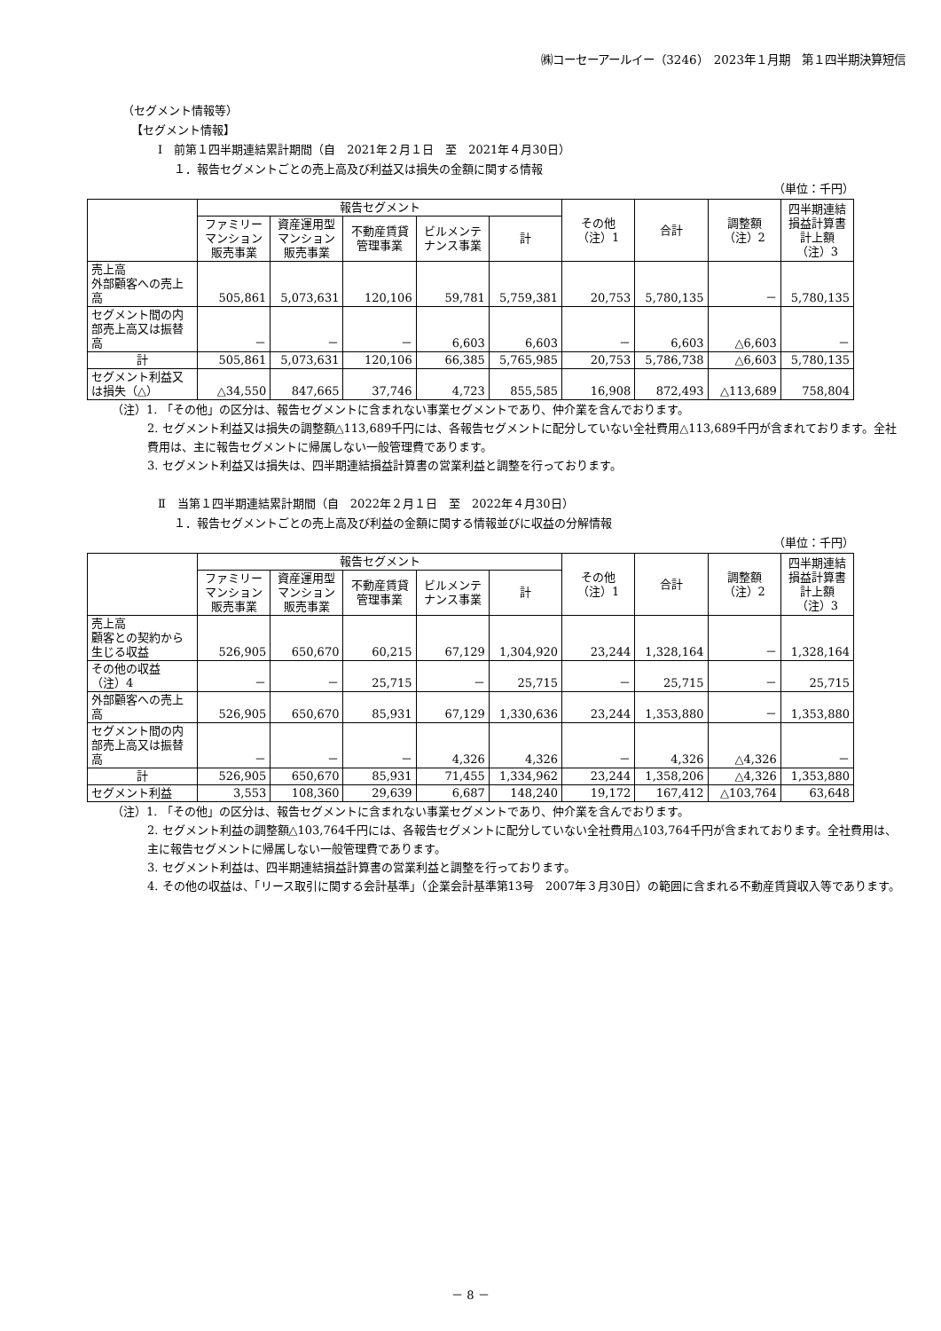㈱コーセーアールイー（3246）　2023年１月期　第１四半期決算短信
（セグメント情報等）
【セグメント情報】
Ⅰ　前第１四半期連結累計期間（自　2021年２月１日　至　2021年４月30日）
１．報告セグメントごとの売上高及び利益又は損失の金額に関する情報
（単位：千円）
| | 報告セグメント | | | | | その他 （注）1 | 合計 | 調整額 （注）2 | 四半期連結損益計算書計上額 （注）3 |
| --- | --- | --- | --- | --- | --- | --- | --- | --- | --- |
| | ファミリーマンション販売事業 | 資産運用型マンション販売事業 | 不動産賃貸管理事業 | ビルメンテナンス事業 | 計 | | | | |
| 売上高 外部顧客への売上高 | 505,861 | 5,073,631 | 120,106 | 59,781 | 5,759,381 | 20,753 | 5,780,135 | － | 5,780,135 |
| セグメント間の内部売上高又は振替高 | － | － | － | 6,603 | 6,603 | － | 6,603 | △6,603 | － |
| 計 | 505,861 | 5,073,631 | 120,106 | 66,385 | 5,765,985 | 20,753 | 5,786,738 | △6,603 | 5,780,135 |
| セグメント利益又は損失（△） | △34,550 | 847,665 | 37,746 | 4,723 | 855,585 | 16,908 | 872,493 | △113,689 | 758,804 |
（注）1. 「その他」の区分は、報告セグメントに含まれない事業セグメントであり、仲介業を含んでおります。
2. セグメント利益又は損失の調整額△113,689千円には、各報告セグメントに配分していない全社費用△113,689千円が含まれております。全社費用は、主に報告セグメントに帰属しない一般管理費であります。
3. セグメント利益又は損失は、四半期連結損益計算書の営業利益と調整を行っております。
Ⅱ　当第１四半期連結累計期間（自　2022年２月１日　至　2022年４月30日）
１．報告セグメントごとの売上高及び利益の金額に関する情報並びに収益の分解情報
（単位：千円）
| | 報告セグメント | | | | | その他 （注）1 | 合計 | 調整額 （注）2 | 四半期連結損益計算書計上額 （注）3 |
| --- | --- | --- | --- | --- | --- | --- | --- | --- | --- |
| | ファミリーマンション販売事業 | 資産運用型マンション販売事業 | 不動産賃貸管理事業 | ビルメンテナンス事業 | 計 | | | | |
| 売上高 顧客との契約から生じる収益 | 526,905 | 650,670 | 60,215 | 67,129 | 1,304,920 | 23,244 | 1,328,164 | － | 1,328,164 |
| その他の収益（注）4 | － | － | 25,715 | － | 25,715 | － | 25,715 | － | 25,715 |
| 外部顧客への売上高 | 526,905 | 650,670 | 85,931 | 67,129 | 1,330,636 | 23,244 | 1,353,880 | － | 1,353,880 |
| セグメント間の内部売上高又は振替高 | － | － | － | 4,326 | 4,326 | － | 4,326 | △4,326 | － |
| 計 | 526,905 | 650,670 | 85,931 | 71,455 | 1,334,962 | 23,244 | 1,358,206 | △4,326 | 1,353,880 |
| セグメント利益 | 3,553 | 108,360 | 29,639 | 6,687 | 148,240 | 19,172 | 167,412 | △103,764 | 63,648 |
（注）1. 「その他」の区分は、報告セグメントに含まれない事業セグメントであり、仲介業を含んでおります。
2. セグメント利益の調整額△103,764千円には、各報告セグメントに配分していない全社費用△103,764千円が含まれております。全社費用は、主に報告セグメントに帰属しない一般管理費であります。
3. セグメント利益は、四半期連結損益計算書の営業利益と調整を行っております。
4. その他の収益は、「リース取引に関する会計基準」（企業会計基準第13号　2007年３月30日）の範囲に含まれる不動産賃貸収入等であります。
－ 8 －